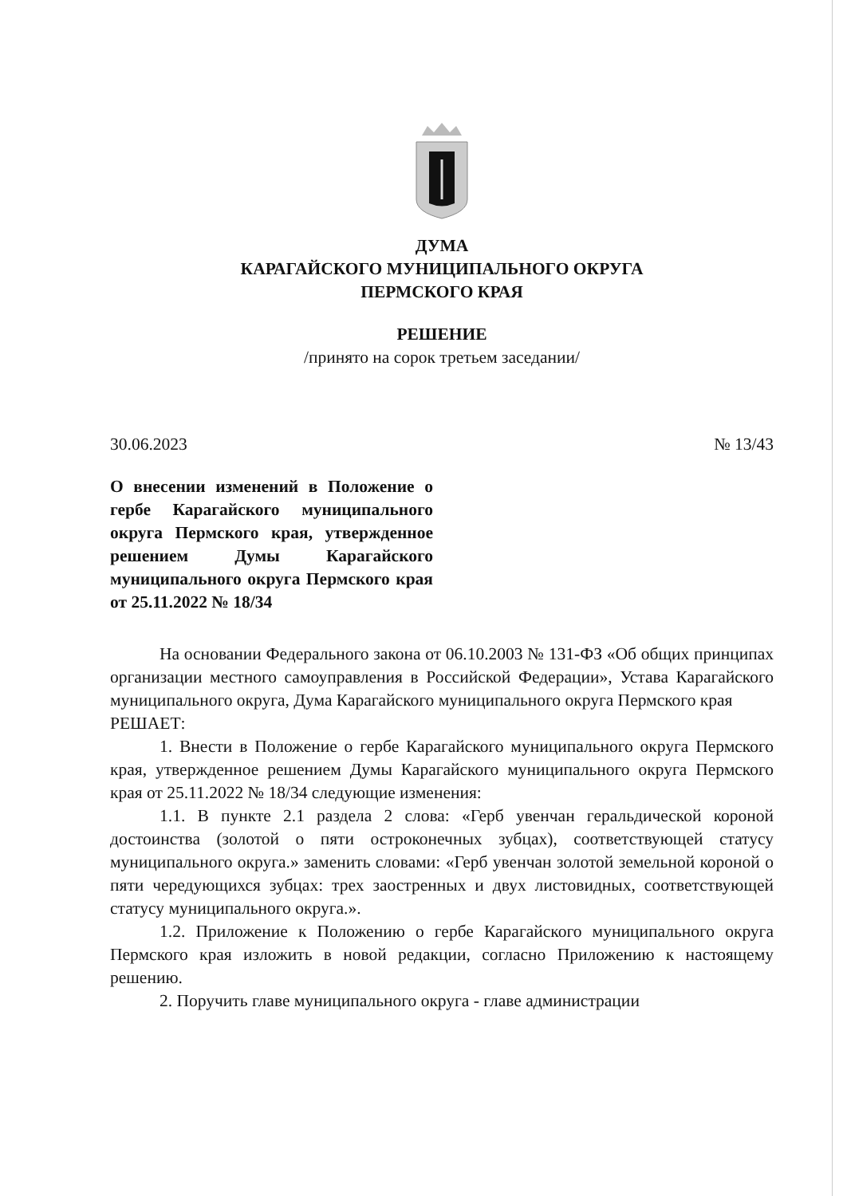ДУМА
КАРАГАЙСКОГО МУНИЦИПАЛЬНОГО ОКРУГА
ПЕРМСКОГО КРАЯ
РЕШЕНИЕ
/принято на сорок третьем заседании/
30.06.2023 № 13/43
О внесении изменений в Положение о гербе Карагайского муниципального округа Пермского края, утвержденное решением Думы Карагайского муниципального округа Пермского края от 25.11.2022 № 18/34
На основании Федерального закона от 06.10.2003 № 131-ФЗ «Об общих принципах организации местного самоуправления в Российской Федерации», Устава Карагайского муниципального округа, Дума Карагайского муниципального округа Пермского края
РЕШАЕТ:
1. Внести в Положение о гербе Карагайского муниципального округа Пермского края, утвержденное решением Думы Карагайского муниципального округа Пермского края от 25.11.2022 № 18/34 следующие изменения:
1.1. В пункте 2.1 раздела 2 слова: «Герб увенчан геральдической короной достоинства (золотой о пяти остроконечных зубцах), соответствующей статусу муниципального округа.» заменить словами: «Герб увенчан золотой земельной короной о пяти чередующихся зубцах: трех заостренных и двух листовидных, соответствующей статусу муниципального округа.».
1.2. Приложение к Положению о гербе Карагайского муниципального округа Пермского края изложить в новой редакции, согласно Приложению к настоящему решению.
2. Поручить главе муниципального округа - главе администрации